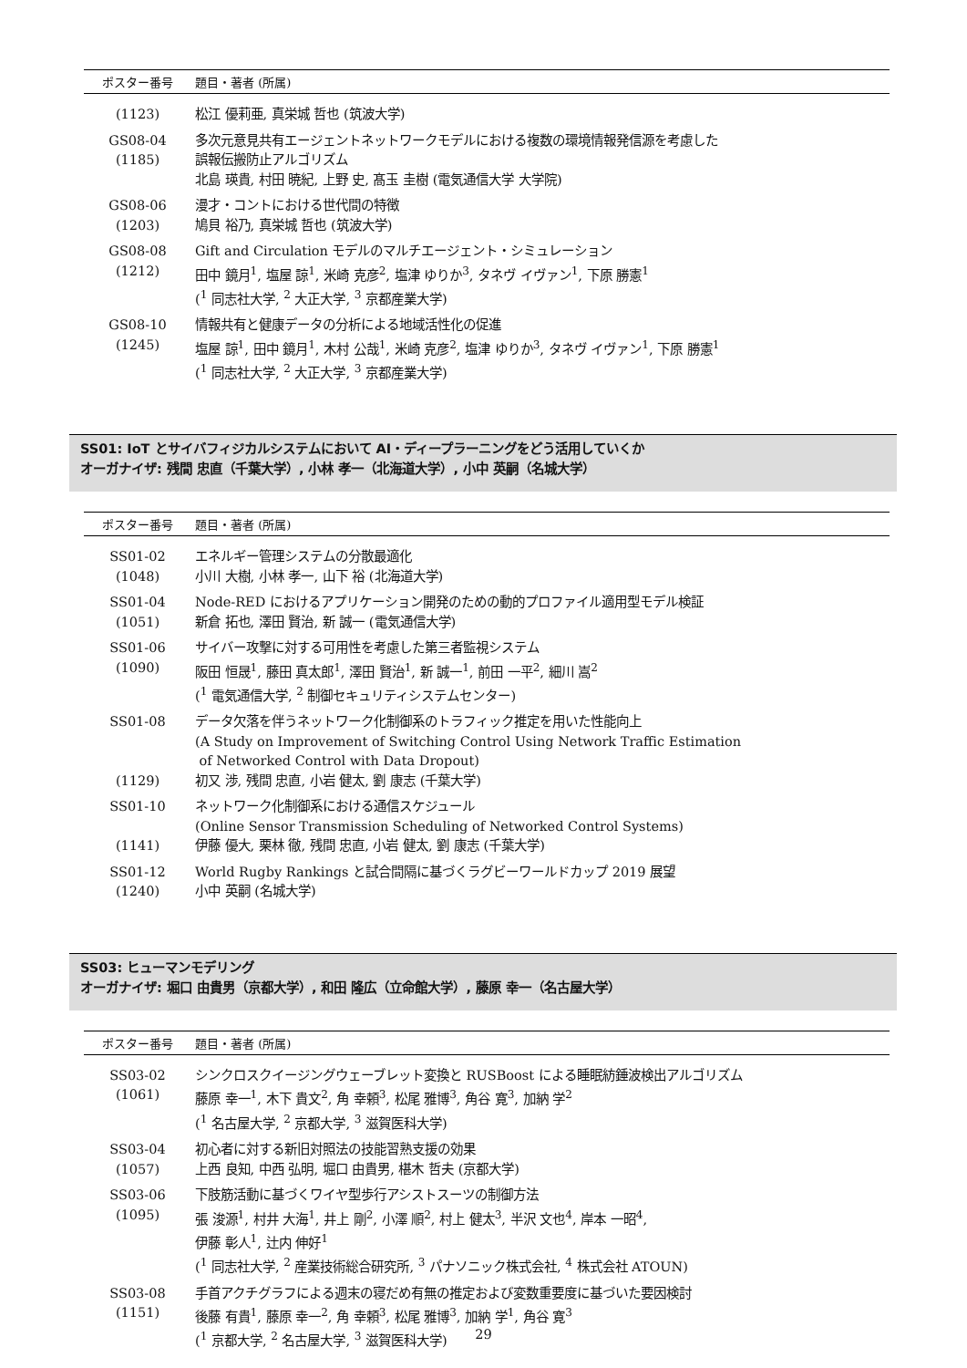| ポスター番号 | 題目・著者 (所属) |
| --- | --- |
| (1123) | 松江 優莉亜, 真栄城 哲也 (筑波大学) |
| GS08-04 (1185) | 多次元意見共有エージェントネットワークモデルにおける複数の環境情報発信源を考慮した 誤報伝搬防止アルゴリズム 北島 瑛貴, 村田 暁紀, 上野 史, 髙玉 圭樹 (電気通信大学 大学院) |
| GS08-06 (1203) | 漫才・コントにおける世代間の特徴 鳩貝 裕乃, 真栄城 哲也 (筑波大学) |
| GS08-08 (1212) | Gift and Circulation モデルのマルチエージェント・シミュレーション 田中 鏡月<sup>1</sup>, 塩屋 諒<sup>1</sup>, 米崎 克彦<sup>2</sup>, 塩津 ゆりか<sup>3</sup>, タネヴ イヴァン<sup>1</sup>, 下原 勝憲<sup>1</sup> (<sup>1</sup> 同志社大学, <sup>2</sup> 大正大学, <sup>3</sup> 京都産業大学) |
| GS08-10 (1245) | 情報共有と健康データの分析による地域活性化の促進 塩屋 諒<sup>1</sup>, 田中 鏡月<sup>1</sup>, 木村 公哉<sup>1</sup>, 米崎 克彦<sup>2</sup>, 塩津 ゆりか<sup>3</sup>, タネヴ イヴァン<sup>1</sup>, 下原 勝憲<sup>1</sup> (<sup>1</sup> 同志社大学, <sup>2</sup> 大正大学, <sup>3</sup> 京都産業大学) |
SS01: IoT とサイバフィジカルシステムにおいて AI・ディープラーニングをどう活用していくか
オーガナイザ: 残間 忠直（千葉大学）, 小林 孝一（北海道大学）, 小中 英嗣（名城大学）
| ポスター番号 | 題目・著者 (所属) |
| --- | --- |
| SS01-02 (1048) | エネルギー管理システムの分散最適化 小川 大樹, 小林 孝一, 山下 裕 (北海道大学) |
| SS01-04 (1051) | Node-RED におけるアプリケーション開発のための動的プロファイル適用型モデル検証 新倉 拓也, 澤田 賢治, 新 誠一 (電気通信大学) |
| SS01-06 (1090) | サイバー攻撃に対する可用性を考慮した第三者監視システム 阪田 恒晟<sup>1</sup>, 藤田 真太郎<sup>1</sup>, 澤田 賢治<sup>1</sup>, 新 誠一<sup>1</sup>, 前田 一平<sup>2</sup>, 細川 嵩<sup>2</sup> (<sup>1</sup> 電気通信大学, <sup>2</sup> 制御セキュリティシステムセンター) |
| SS01-08 (1129) | データ欠落を伴うネットワーク化制御系のトラフィック推定を用いた性能向上 (A Study on Improvement of Switching Control Using Network Traffic Estimation of Networked Control with Data Dropout) 初又 渉, 残間 忠直, 小岩 健太, 劉 康志 (千葉大学) |
| SS01-10 (1141) | ネットワーク化制御系における通信スケジュール (Online Sensor Transmission Scheduling of Networked Control Systems) 伊藤 優大, 栗林 徹, 残間 忠直, 小岩 健太, 劉 康志 (千葉大学) |
| SS01-12 (1240) | World Rugby Rankings と試合間隔に基づくラグビーワールドカップ 2019 展望 小中 英嗣 (名城大学) |
SS03: ヒューマンモデリング
オーガナイザ: 堀口 由貴男（京都大学）, 和田 隆広（立命館大学）, 藤原 幸一（名古屋大学）
| ポスター番号 | 題目・著者 (所属) |
| --- | --- |
| SS03-02 (1061) | シンクロスクイージングウェーブレット変換と RUSBoost による睡眠紡錘波検出アルゴリズム 藤原 幸一<sup>1</sup>, 木下 貴文<sup>2</sup>, 角 幸頼<sup>3</sup>, 松尾 雅博<sup>3</sup>, 角谷 寛<sup>3</sup>, 加納 学<sup>2</sup> (<sup>1</sup> 名古屋大学, <sup>2</sup> 京都大学, <sup>3</sup> 滋賀医科大学) |
| SS03-04 (1057) | 初心者に対する新旧対照法の技能習熟支援の効果 上西 良知, 中西 弘明, 堀口 由貴男, 椹木 哲夫 (京都大学) |
| SS03-06 (1095) | 下肢筋活動に基づくワイヤ型歩行アシストスーツの制御方法 張 浚源<sup>1</sup>, 村井 大海<sup>1</sup>, 井上 剛<sup>2</sup>, 小澤 順<sup>2</sup>, 村上 健太<sup>3</sup>, 半沢 文也<sup>4</sup>, 岸本 一昭<sup>4</sup>, 伊藤 彰人<sup>1</sup>, 辻内 伸好<sup>1</sup> (<sup>1</sup> 同志社大学, <sup>2</sup> 産業技術総合研究所, <sup>3</sup> パナソニック株式会社, <sup>4</sup> 株式会社 ATOUN) |
| SS03-08 (1151) | 手首アクチグラフによる週末の寝だめ有無の推定および変数重要度に基づいた要因検討 後藤 有貴<sup>1</sup>, 藤原 幸一<sup>2</sup>, 角 幸頼<sup>3</sup>, 松尾 雅博<sup>3</sup>, 加納 学<sup>1</sup>, 角谷 寛<sup>3</sup> (<sup>1</sup> 京都大学, <sup>2</sup> 名古屋大学, <sup>3</sup> 滋賀医科大学) |
29